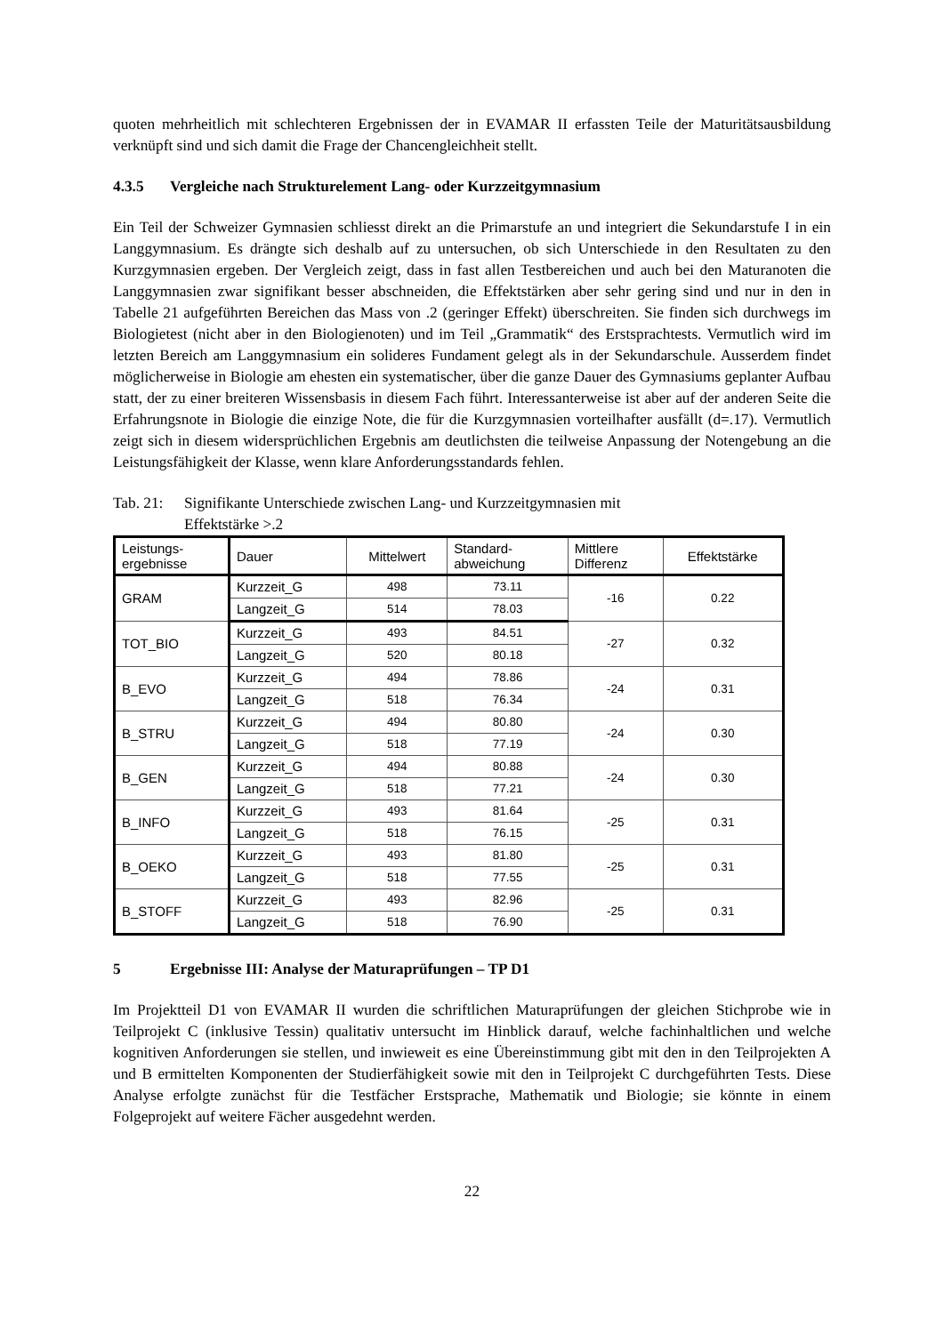quoten mehrheitlich mit schlechteren Ergebnissen der in EVAMAR II erfassten Teile der Maturitätsausbildung verknüpft sind und sich damit die Frage der Chancengleichheit stellt.
4.3.5 Vergleiche nach Strukturelement Lang- oder Kurzzeitgymnasium
Ein Teil der Schweizer Gymnasien schliesst direkt an die Primarstufe an und integriert die Sekundarstufe I in ein Langgymnasium. Es drängte sich deshalb auf zu untersuchen, ob sich Unterschiede in den Resultaten zu den Kurzgymnasien ergeben. Der Vergleich zeigt, dass in fast allen Testbereichen und auch bei den Maturanoten die Langgymnasien zwar signifikant besser abschneiden, die Effektstärken aber sehr gering sind und nur in den in Tabelle 21 aufgeführten Bereichen das Mass von .2 (geringer Effekt) überschreiten. Sie finden sich durchwegs im Biologietest (nicht aber in den Biologienoten) und im Teil „Grammatik“ des Erstsprachtests. Vermutlich wird im letzten Bereich am Langgymnasium ein solideres Fundament gelegt als in der Sekundarschule. Ausserdem findet möglicherweise in Biologie am ehesten ein systematischer, über die ganze Dauer des Gymnasiums geplanter Aufbau statt, der zu einer breiteren Wissensbasis in diesem Fach führt. Interessanterweise ist aber auf der anderen Seite die Erfahrungsnote in Biologie die einzige Note, die für die Kurzgymnasien vorteilhafter ausfällt (d=.17). Vermutlich zeigt sich in diesem widersprüchlichen Ergebnis am deutlichsten die teilweise Anpassung der Notengebung an die Leistungsfähigkeit der Klasse, wenn klare Anforderungsstandards fehlen.
Tab. 21:
Signifikante Unterschiede zwischen Lang- und Kurzzeitgymnasien mit
Effektstärke >.2
| Leistungs- ergebnisse | Dauer | Mittelwert | Standard- abweichung | Mittlere Differenz | Effektstärke |
| --- | --- | --- | --- | --- | --- |
| GRAM | Kurzzeit_G | 498 | 73.11 | -16 | 0.22 |
| | Langzeit_G | 514 | 78.03 | | |
| TOT_BIO | Kurzzeit_G | 493 | 84.51 | -27 | 0.32 |
| | Langzeit_G | 520 | 80.18 | | |
| B_EVO | Kurzzeit_G | 494 | 78.86 | -24 | 0.31 |
| | Langzeit_G | 518 | 76.34 | | |
| B_STRU | Kurzzeit_G | 494 | 80.80 | -24 | 0.30 |
| | Langzeit_G | 518 | 77.19 | | |
| B_GEN | Kurzzeit_G | 494 | 80.88 | -24 | 0.30 |
| | Langzeit_G | 518 | 77.21 | | |
| B_INFO | Kurzzeit_G | 493 | 81.64 | -25 | 0.31 |
| | Langzeit_G | 518 | 76.15 | | |
| B_OEKO | Kurzzeit_G | 493 | 81.80 | -25 | 0.31 |
| | Langzeit_G | 518 | 77.55 | | |
| B_STOFF | Kurzzeit_G | 493 | 82.96 | -25 | 0.31 |
| | Langzeit_G | 518 | 76.90 | | |
5 Ergebnisse III: Analyse der Maturaprüfungen – TP D1
Im Projektteil D1 von EVAMAR II wurden die schriftlichen Maturaprüfungen der gleichen Stichprobe wie in Teilprojekt C (inklusive Tessin) qualitativ untersucht im Hinblick darauf, welche fachinhaltlichen und welche kognitiven Anforderungen sie stellen, und inwieweit es eine Übereinstimmung gibt mit den in den Teilprojekten A und B ermittelten Komponenten der Studierfähigkeit sowie mit den in Teilprojekt C durchgeführten Tests. Diese Analyse erfolgte zunächst für die Testfächer Erstsprache, Mathematik und Biologie; sie könnte in einem Folgeprojekt auf weitere Fächer ausgedehnt werden.
22